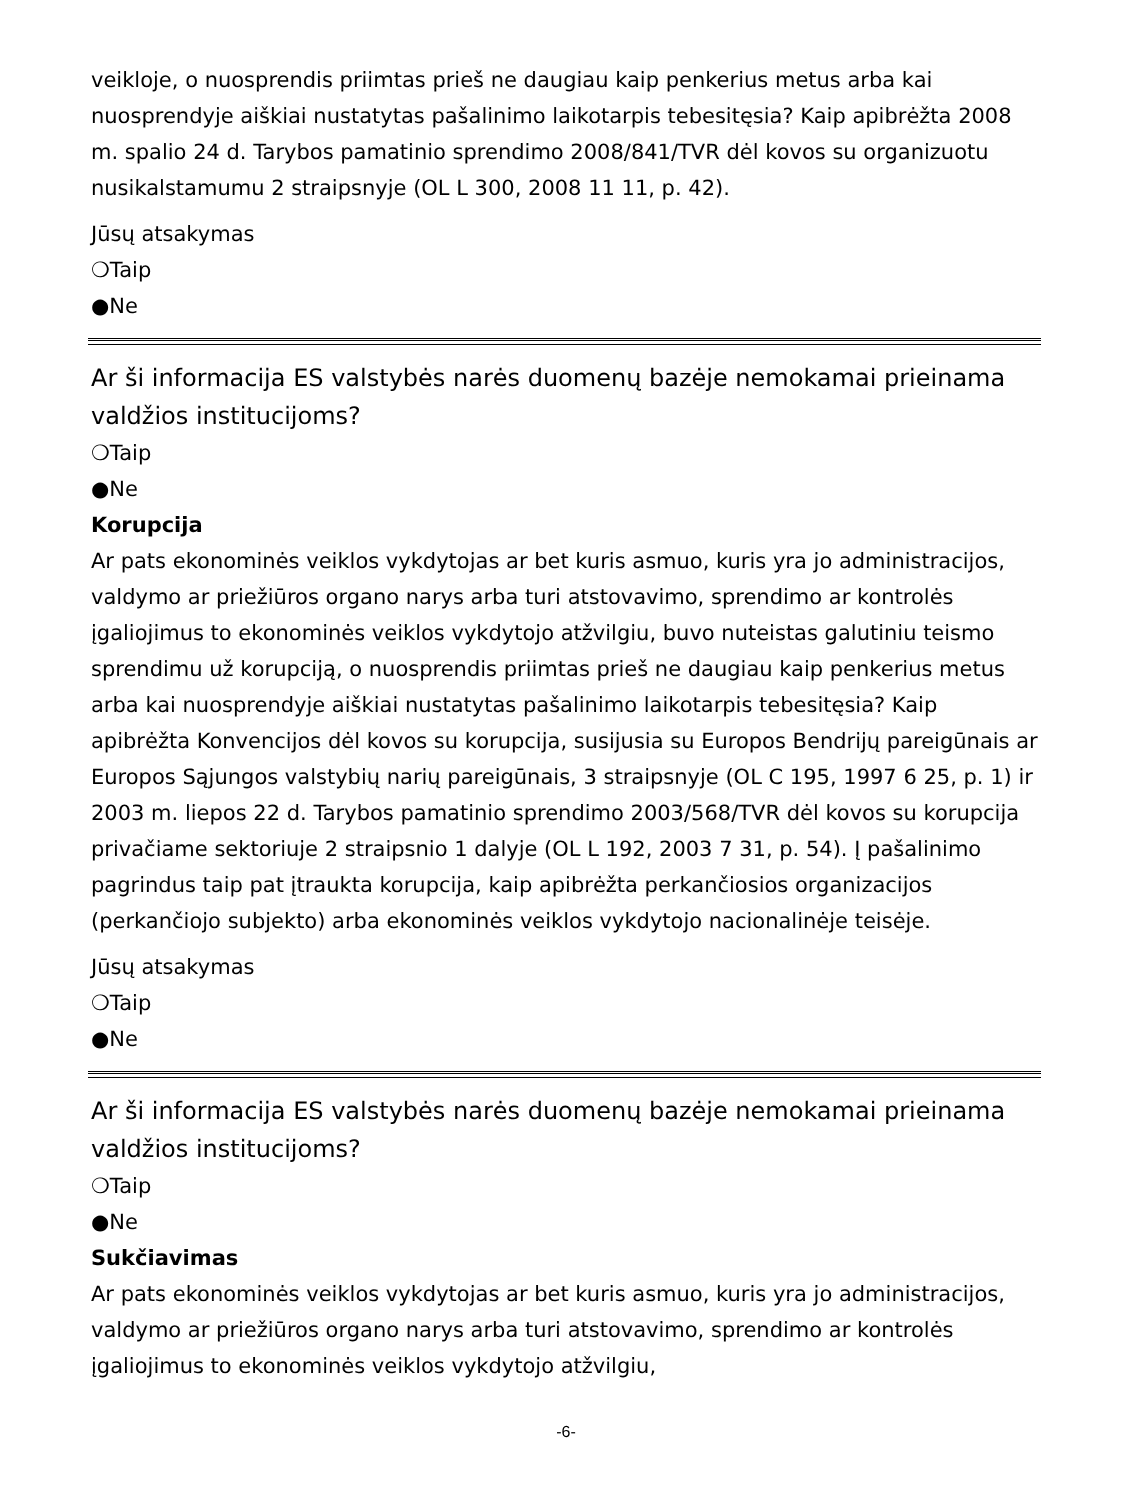veikloje, o nuosprendis priimtas prieš ne daugiau kaip penkerius metus arba kai nuosprendyje aiškiai nustatytas pašalinimo laikotarpis tebesitęsia? Kaip apibrėžta 2008 m. spalio 24 d. Tarybos pamatinio sprendimo 2008/841/TVR dėl kovos su organizuotu nusikalstamumu 2 straipsnyje (OL L 300, 2008 11 11, p. 42).
Jūsų atsakymas
❍Taip
●Ne
Ar ši informacija ES valstybės narės duomenų bazėje nemokamai prieinama valdžios institucijoms?
❍Taip
●Ne
Korupcija
Ar pats ekonominės veiklos vykdytojas ar bet kuris asmuo, kuris yra jo administracijos, valdymo ar priežiūros organo narys arba turi atstovavimo, sprendimo ar kontrolės įgaliojimus to ekonominės veiklos vykdytojo atžvilgiu, buvo nuteistas galutiniu teismo sprendimu už korupciją, o nuosprendis priimtas prieš ne daugiau kaip penkerius metus arba kai nuosprendyje aiškiai nustatytas pašalinimo laikotarpis tebesitęsia? Kaip apibrėžta Konvencijos dėl kovos su korupcija, susijusia su Europos Bendrijų pareigūnais ar Europos Sąjungos valstybių narių pareigūnais, 3 straipsnyje (OL C 195, 1997 6 25, p. 1) ir 2003 m. liepos 22 d. Tarybos pamatinio sprendimo 2003/568/TVR dėl kovos su korupcija privačiame sektoriuje 2 straipsnio 1 dalyje (OL L 192, 2003 7 31, p. 54). Į pašalinimo pagrindus taip pat įtraukta korupcija, kaip apibrėžta perkančiosios organizacijos (perkančiojo subjekto) arba ekonominės veiklos vykdytojo nacionalinėje teisėje.
Jūsų atsakymas
❍Taip
●Ne
Ar ši informacija ES valstybės narės duomenų bazėje nemokamai prieinama valdžios institucijoms?
❍Taip
●Ne
Sukčiavimas
Ar pats ekonominės veiklos vykdytojas ar bet kuris asmuo, kuris yra jo administracijos, valdymo ar priežiūros organo narys arba turi atstovavimo, sprendimo ar kontrolės įgaliojimus to ekonominės veiklos vykdytojo atžvilgiu,
-6-